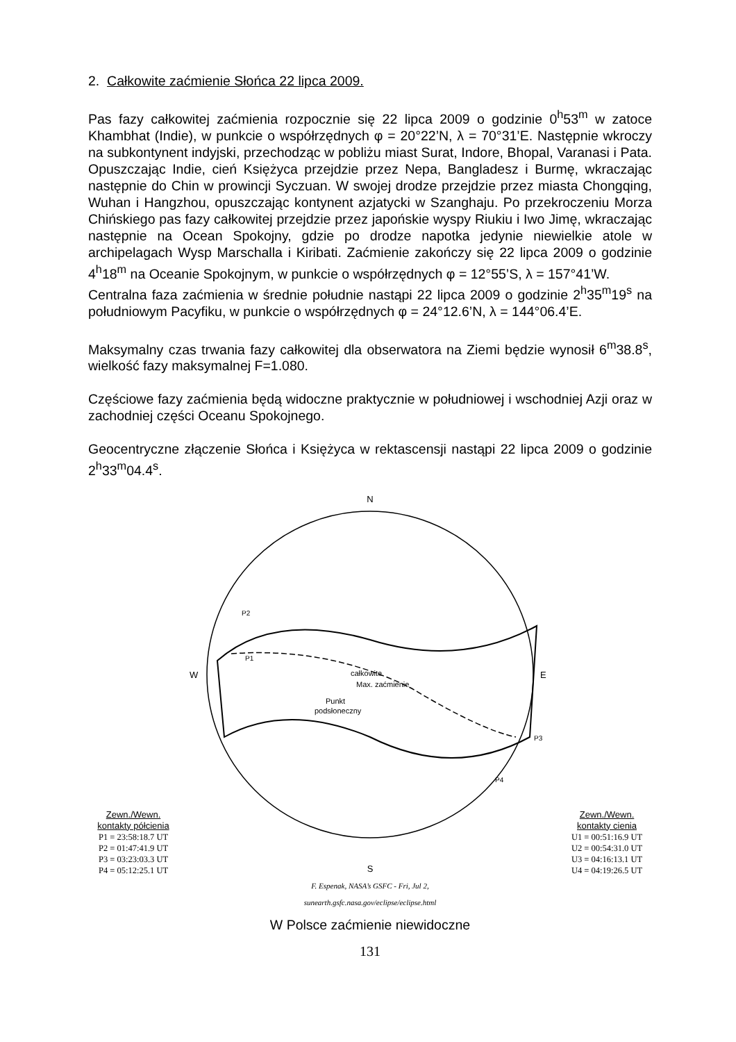2. Całkowite zaćmienie Słońca 22 lipca 2009.
Pas fazy całkowitej zaćmienia rozpocznie się 22 lipca 2009 o godzinie 0<sup>h</sup>53<sup>m</sup> w zatoce Khambhat (Indie), w punkcie o współrzędnych φ = 20°22’N, λ = 70°31’E. Następnie wkroczy na subkontynent indyjski, przechodząc w pobliżu miast Surat, Indore, Bhopal, Varanasi i Pata. Opuszczając Indie, cień Księżyca przejdzie przez Nepa, Bangladesz i Burmę, wkraczając następnie do Chin w prowincji Syczuan. W swojej drodze przejdzie przez miasta Chongqing, Wuhan i Hangzhou, opuszczając kontynent azjatycki w Szanghaju. Po przekroczeniu Morza Chińskiego pas fazy całkowitej przejdzie przez japońskie wyspy Riukiu i Iwo Jimę, wkraczając następnie na Ocean Spokojny, gdzie po drodze napotka jedynie niewielkie atole w archipelagach Wysp Marschalla i Kiribati. Zaćmienie zakończy się 22 lipca 2009 o godzinie 4<sup>h</sup>18<sup>m</sup> na Oceanie Spokojnym, w punkcie o współrzędnych φ = 12°55’S, λ = 157°41’W.
Centralna faza zaćmienia w średnie południe nastąpi 22 lipca 2009 o godzinie 2<sup>h</sup>35<sup>m</sup>19<sup>s</sup> na południowym Pacyfiku, w punkcie o współrzędnych φ = 24°12.6’N, λ = 144°06.4’E.
Maksymalny czas trwania fazy całkowitej dla obserwatora na Ziemi będzie wynosił 6<sup>m</sup>38.8<sup>s</sup>, wielkość fazy maksymalnej F=1.080.
Częściowe fazy zaćmienia będą widoczne praktycznie w południowej i wschodniej Azji oraz w zachodniej części Oceanu Spokojnego.
Geocentryczne złączenie Słońca i Księżyca w rektascensji nastąpi 22 lipca 2009 o godzinie 2<sup>h</sup>33<sup>m</sup>04.4<sup>s</sup>.
Zewn./Wewn.
kontakty półcienia
P1 = 23:58:18.7 UT
P2 = 01:47:41.9 UT
P3 = 03:23:03.3 UT
P4 = 05:12:25.1 UT
N
całkowite
Max. zaćmienie
Punkt
podsłoneczny
P2
P1
P3
P4
W
E
S
F. Espenak, NASA’s GSFC - Fri, Jul 2,
sunearth.gsfc.nasa.gov/eclipse/eclipse.html
Zewn./Wewn.
kontakty cienia
U1 = 00:51:16.9 UT
U2 = 00:54:31.0 UT
U3 = 04:16:13.1 UT
U4 = 04:19:26.5 UT
W Polsce zaćmienie niewidoczne
131